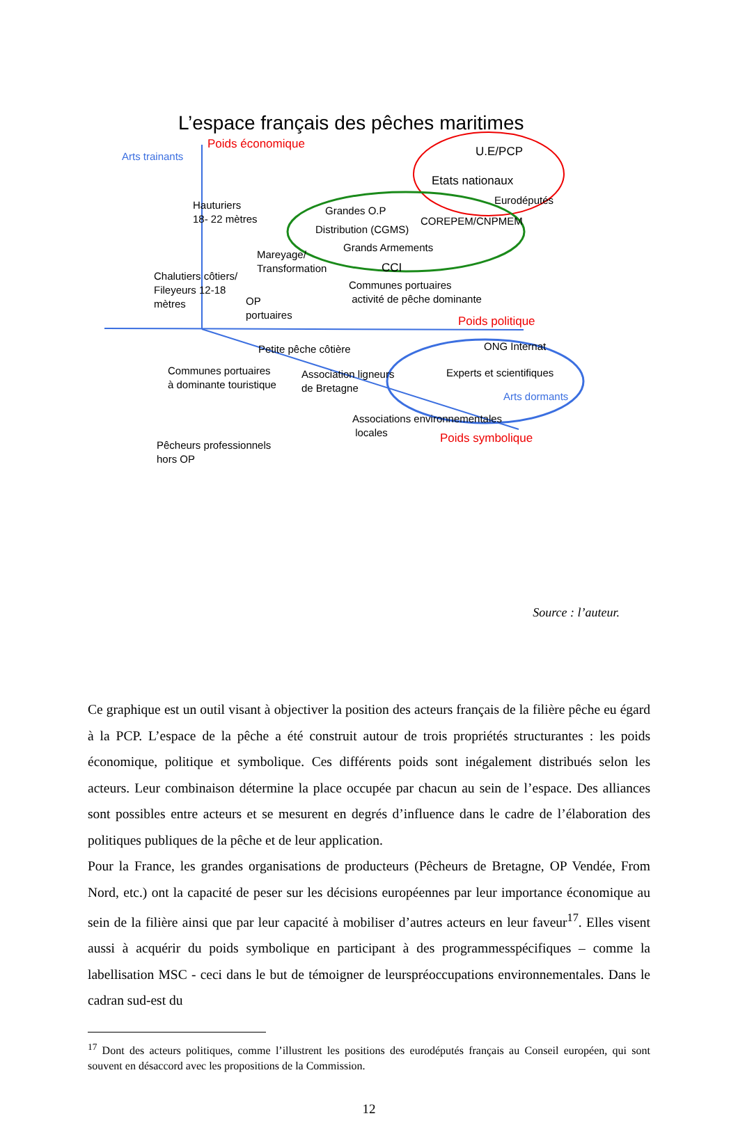L’espace français des pêches maritimes
Poids économique
Arts trainants U.E/PCP
Etats nationaux
Eurodéputés
Hauturiers
18- 22 mètres
Grandes O.P
COREPEM/CNPMEM
Distribution (CGMS)
Grands Armements
Mareyage/
Transformation
CCI
Chalutiers côtiers/
Fileyeurs 12-18
mètres
Communes portuaires
activité de pêche dominante
OP
portuaires
Poids politique
Petite pêche côtière ONG Internat
Communes portuaires
à dominante touristique
Association ligneurs
de Bretagne
Experts et scientifiques
Arts dormants
Associations environnementales
locales
Poids symbolique
Pêcheurs professionnels
hors OP
Source : l’auteur.
Ce graphique est un outil visant à objectiver la position des acteurs français de la filière pêche eu égard à la PCP. L’espace de la pêche a été construit autour de trois propriétés structurantes : les poids économique, politique et symbolique. Ces différents poids sont inégalement distribués selon les acteurs. Leur combinaison détermine la place occupée par chacun au sein de l’espace. Des alliances sont possibles entre acteurs et se mesurent en degrés d’influence dans le cadre de l’élaboration des politiques publiques de la pêche et de leur application.
Pour la France, les grandes organisations de producteurs (Pêcheurs de Bretagne, OP Vendée, From Nord, etc.) ont la capacité de peser sur les décisions européennes par leur importance économique au sein de la filière ainsi que par leur capacité à mobiliser d’autres acteurs en leur faveur<sup>17</sup>. Elles visent aussi à acquérir du poids symbolique en participant à des programmesspécifiques – comme la labellisation MSC - ceci dans le but de témoigner de leurspréoccupations environnementales. Dans le cadran sud-est du
<sup>17</sup> Dont des acteurs politiques, comme l’illustrent les positions des eurodéputés français au Conseil européen, qui sont souvent en désaccord avec les propositions de la Commission.
12